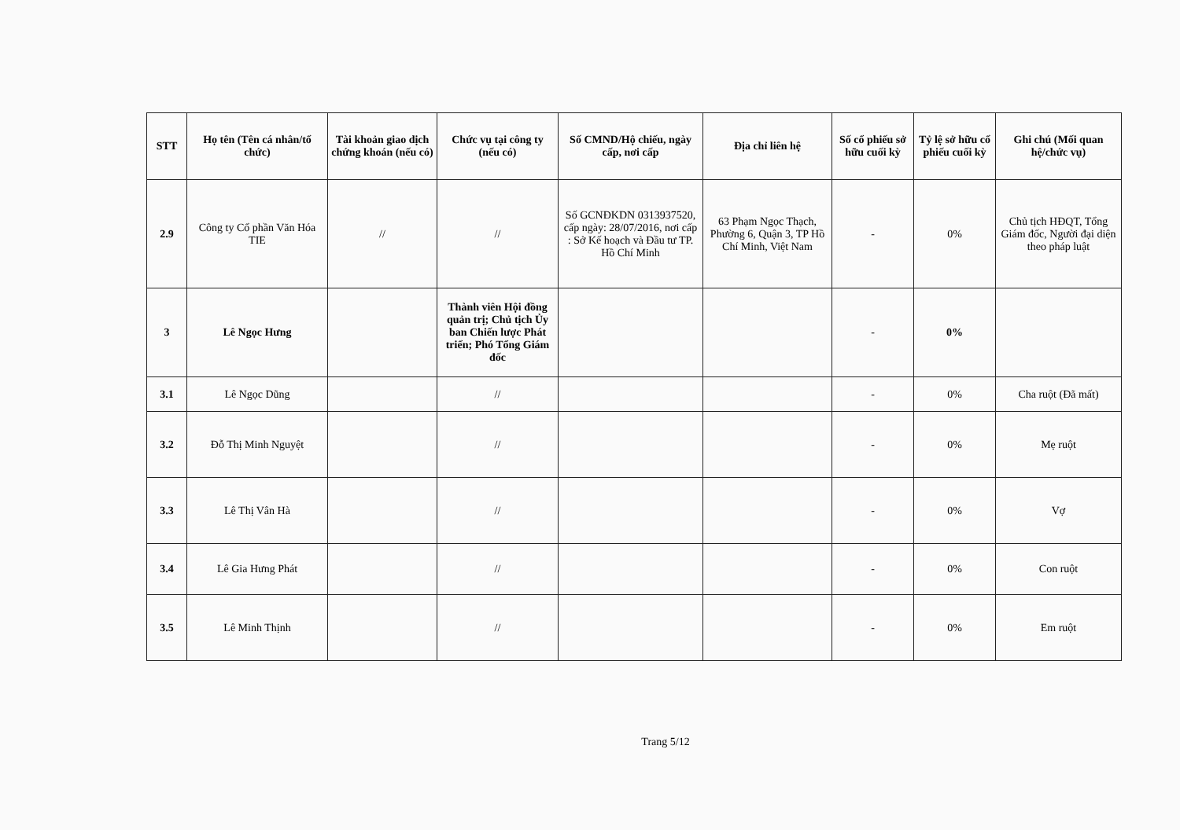| STT | Họ tên (Tên cá nhân/tổ chức) | Tài khoản giao dịch chứng khoán (nếu có) | Chức vụ tại công ty (nếu có) | Số CMND/Hộ chiếu, ngày cấp, nơi cấp | Địa chỉ liên hệ | Số cổ phiếu sở hữu cuối kỳ | Tỷ lệ sở hữu cổ phiếu cuối kỳ | Ghi chú (Mối quan hệ/chức vụ) |
| --- | --- | --- | --- | --- | --- | --- | --- | --- |
| 2.9 | Công ty Cổ phần Văn Hóa TIE | // | // | Số GCNĐKDN 0313937520, cấp ngày: 28/07/2016, nơi cấp : Sở Kế hoạch và Đầu tư TP. Hồ Chí Minh | 63 Phạm Ngọc Thạch, Phường 6, Quận 3, TP Hồ Chí Minh, Việt Nam | - | 0% | Chủ tịch HĐQT, Tổng Giám đốc, Người đại diện theo pháp luật |
| 3 | Lê Ngọc Hưng | | Thành viên Hội đồng quản trị; Chủ tịch Ủy ban Chiến lược Phát triển; Phó Tổng Giám đốc | | | - | 0% | |
| 3.1 | Lê Ngọc Dũng | | // | | | - | 0% | Cha ruột (Đã mất) |
| 3.2 | Đỗ Thị Minh Nguyệt | | // | | | - | 0% | Mẹ ruột |
| 3.3 | Lê Thị Vân Hà | | // | | | - | 0% | Vợ |
| 3.4 | Lê Gia Hưng Phát | | // | | | - | 0% | Con ruột |
| 3.5 | Lê Minh Thịnh | | // | | | - | 0% | Em ruột |
Trang 5/12